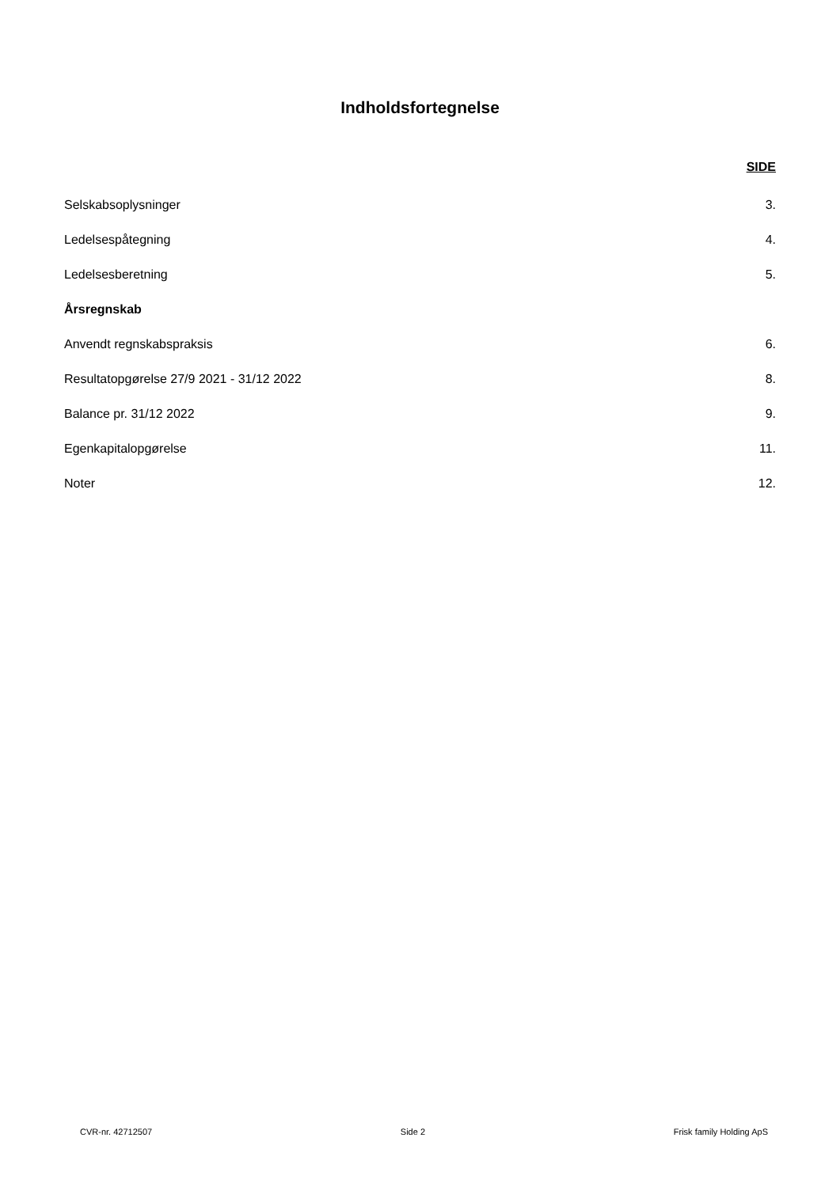Indholdsfortegnelse
SIDE
Selskabsoplysninger 3.
Ledelsespåtegning 4.
Ledelsesberetning 5.
Årsregnskab
Anvendt regnskabspraksis 6.
Resultatopgørelse 27/9 2021 - 31/12 2022 8.
Balance pr. 31/12 2022 9.
Egenkapitalopgørelse 11.
Noter 12.
CVR-nr. 42712507 Side 2 Frisk family Holding ApS